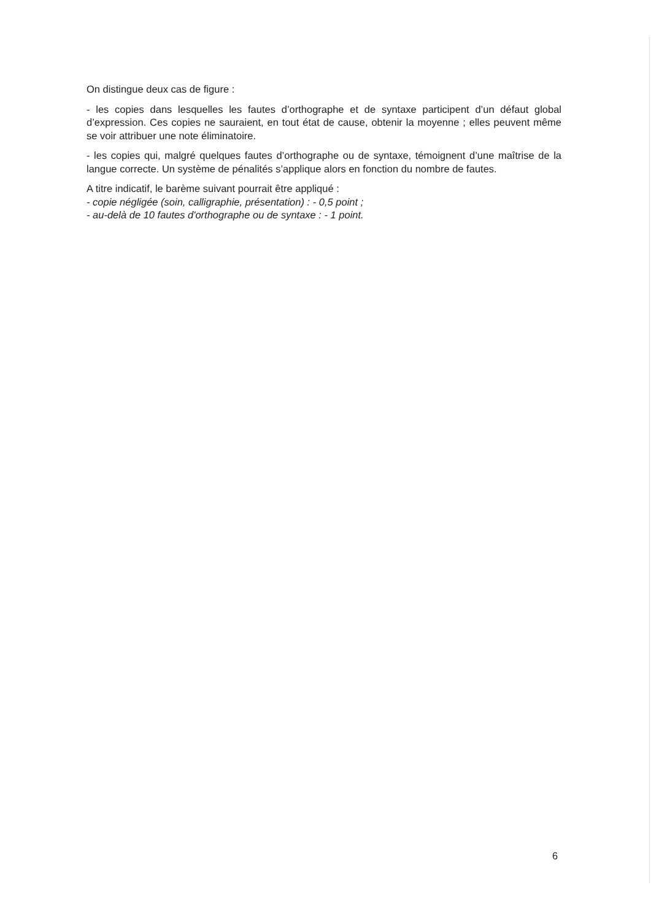On distingue deux cas de figure :
- les copies dans lesquelles les fautes d’orthographe et de syntaxe participent d’un défaut global d’expression. Ces copies ne sauraient, en tout état de cause, obtenir la moyenne ; elles peuvent même se voir attribuer une note éliminatoire.
- les copies qui, malgré quelques fautes d’orthographe ou de syntaxe, témoignent d’une maîtrise de la langue correcte. Un système de pénalités s’applique alors en fonction du nombre de fautes.
A titre indicatif, le barème suivant pourrait être appliqué :
- copie négligée (soin, calligraphie, présentation) : - 0,5 point ;
- au-delà de 10 fautes d'orthographe ou de syntaxe : - 1 point.
6